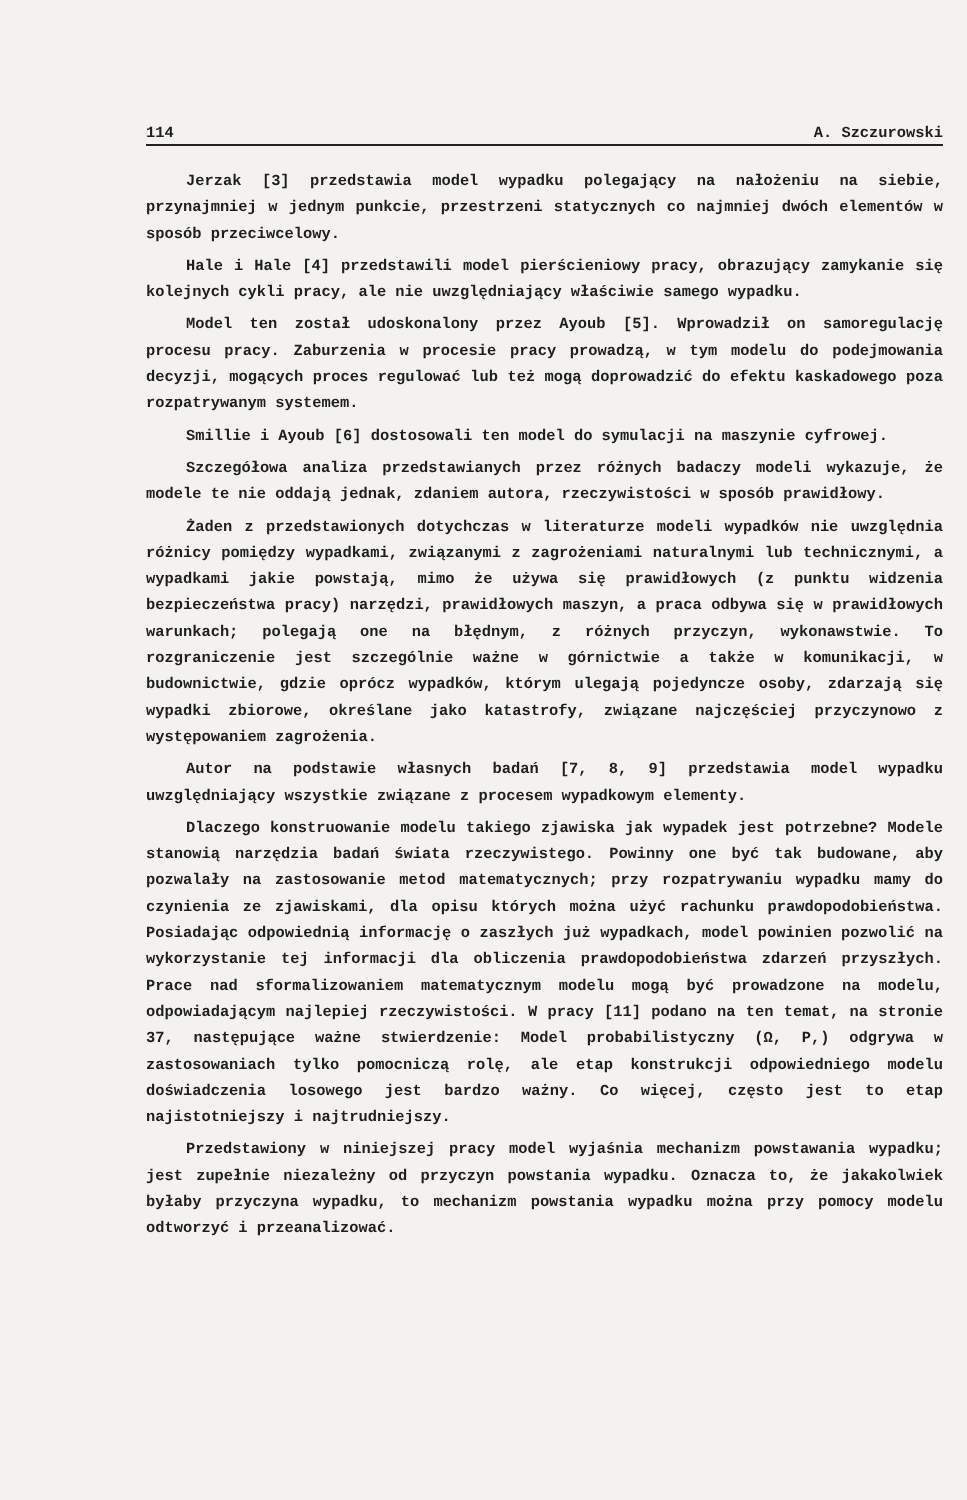114 A. Szczurowski
Jerzak [3] przedstawia model wypadku polegający na nałożeniu na siebie, przynajmniej w jednym punkcie, przestrzeni statycznych co najmniej dwóch elementów w sposób przeciwcelowy.
Hale i Hale [4] przedstawili model pierścieniowy pracy, obrazujący zamykanie się kolejnych cykli pracy, ale nie uwzględniający właściwie samego wypadku.
Model ten został udoskonalony przez Ayoub [5]. Wprowadził on samoregulację procesu pracy. Zaburzenia w procesie pracy prowadzą, w tym modelu do podejmowania decyzji, mogących proces regulować lub też mogą doprowadzić do efektu kaskadowego poza rozpatrywanym systemem.
Smillie i Ayoub [6] dostosowali ten model do symulacji na maszynie cyfrowej.
Szczegółowa analiza przedstawianych przez różnych badaczy modeli wykazuje, że modele te nie oddają jednak, zdaniem autora, rzeczywistości w sposób prawidłowy.
Żaden z przedstawionych dotychczas w literaturze modeli wypadków nie uwzględnia różnicy pomiędzy wypadkami, związanymi z zagrożeniami naturalnymi lub technicznymi, a wypadkami jakie powstają, mimo że używa się prawidłowych (z punktu widzenia bezpieczeństwa pracy) narzędzi, prawidłowych maszyn, a praca odbywa się w prawidłowych warunkach; polegają one na błędnym, z różnych przyczyn, wykonawstwie. To rozgraniczenie jest szczególnie ważne w górnictwie a także w komunikacji, w budownictwie, gdzie oprócz wypadków, którym ulegają pojedyncze osoby, zdarzają się wypadki zbiorowe, określane jako katastrofy, związane najczęściej przyczynowo z występowaniem zagrożenia.
Autor na podstawie własnych badań [7, 8, 9] przedstawia model wypadku uwzględniający wszystkie związane z procesem wypadkowym elementy.
Dlaczego konstruowanie modelu takiego zjawiska jak wypadek jest potrzebne? Modele stanowią narzędzia badań świata rzeczywistego. Powinny one być tak budowane, aby pozwalały na zastosowanie metod matematycznych; przy rozpatrywaniu wypadku mamy do czynienia ze zjawiskami, dla opisu których można użyć rachunku prawdopodobieństwa. Posiadając odpowiednią informację o zaszłych już wypadkach, model powinien pozwolić na wykorzystanie tej informacji dla obliczenia prawdopodobieństwa zdarzeń przyszłych. Prace nad sformalizowaniem matematycznym modelu mogą być prowadzone na modelu, odpowiadającym najlepiej rzeczywistości. W pracy [11] podano na ten temat, na stronie 37, następujące ważne stwierdzenie: Model probabilistyczny (Ω, P,) odgrywa w zastosowaniach tylko pomocniczą rolę, ale etap konstrukcji odpowiedniego modelu doświadczenia losowego jest bardzo ważny. Co więcej, często jest to etap najistotniejszy i najtrudniejszy.
Przedstawiony w niniejszej pracy model wyjaśnia mechanizm powstawania wypadku; jest zupełnie niezależny od przyczyn powstania wypadku. Oznacza to, że jakakolwiek byłaby przyczyna wypadku, to mechanizm powstania wypadku można przy pomocy modelu odtworzyć i przeanalizować.